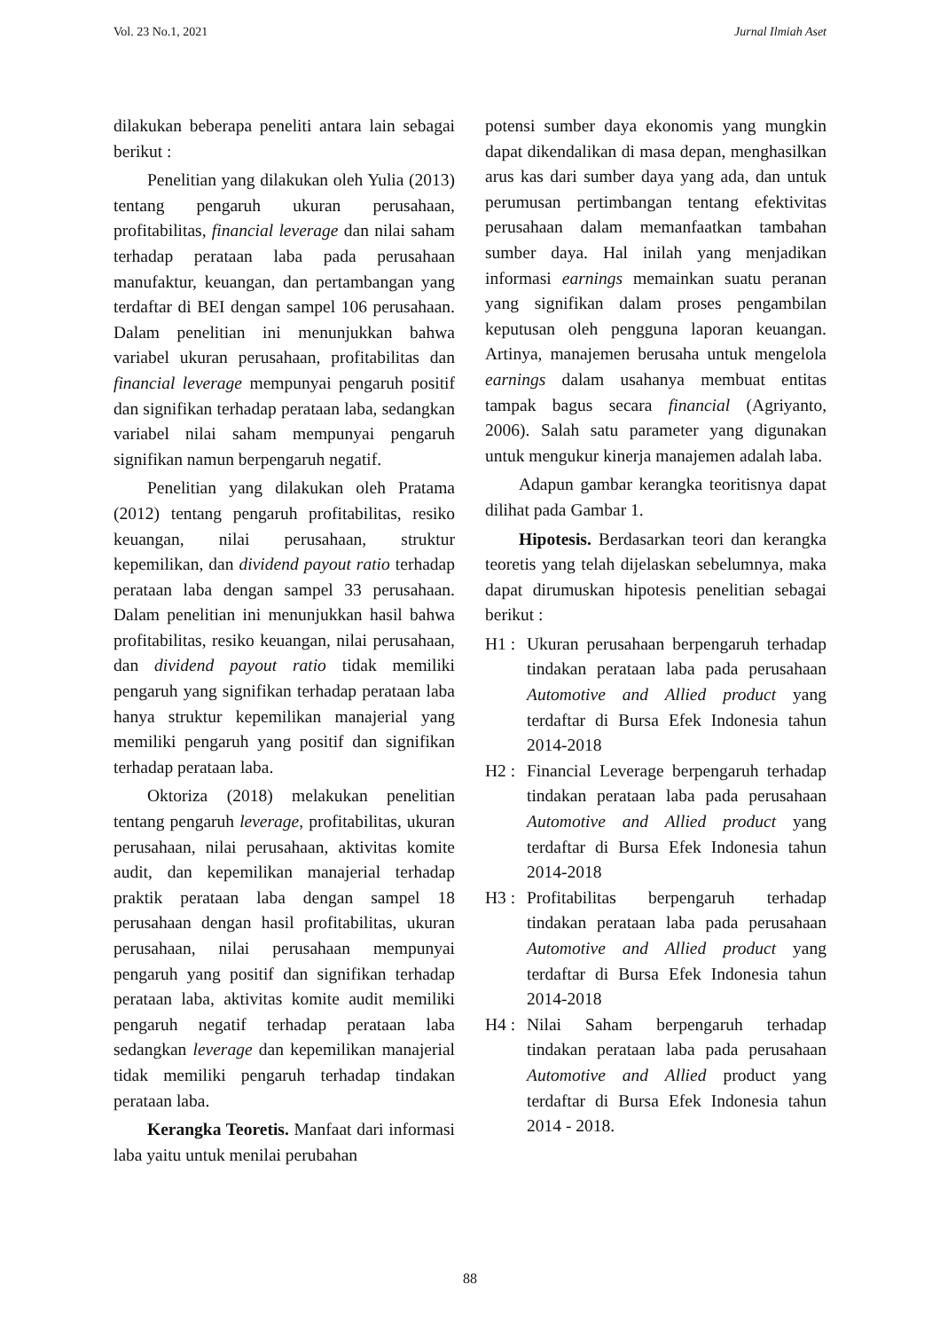Vol. 23 No.1, 2021 Jurnal Ilmiah Aset
dilakukan beberapa peneliti antara lain sebagai berikut :
Penelitian yang dilakukan oleh Yulia (2013) tentang pengaruh ukuran perusahaan, profitabilitas, financial leverage dan nilai saham terhadap perataan laba pada perusahaan manufaktur, keuangan, dan pertambangan yang terdaftar di BEI dengan sampel 106 perusahaan. Dalam penelitian ini menunjukkan bahwa variabel ukuran perusahaan, profitabilitas dan financial leverage mempunyai pengaruh positif dan signifikan terhadap perataan laba, sedangkan variabel nilai saham mempunyai pengaruh signifikan namun berpengaruh negatif.
Penelitian yang dilakukan oleh Pratama (2012) tentang pengaruh profitabilitas, resiko keuangan, nilai perusahaan, struktur kepemilikan, dan dividend payout ratio terhadap perataan laba dengan sampel 33 perusahaan. Dalam penelitian ini menunjukkan hasil bahwa profitabilitas, resiko keuangan, nilai perusahaan, dan dividend payout ratio tidak memiliki pengaruh yang signifikan terhadap perataan laba hanya struktur kepemilikan manajerial yang memiliki pengaruh yang positif dan signifikan terhadap perataan laba.
Oktoriza (2018) melakukan penelitian tentang pengaruh leverage, profitabilitas, ukuran perusahaan, nilai perusahaan, aktivitas komite audit, dan kepemilikan manajerial terhadap praktik perataan laba dengan sampel 18 perusahaan dengan hasil profitabilitas, ukuran perusahaan, nilai perusahaan mempunyai pengaruh yang positif dan signifikan terhadap perataan laba, aktivitas komite audit memiliki pengaruh negatif terhadap perataan laba sedangkan leverage dan kepemilikan manajerial tidak memiliki pengaruh terhadap tindakan perataan laba.
Kerangka Teoretis. Manfaat dari informasi laba yaitu untuk menilai perubahan
potensi sumber daya ekonomis yang mungkin dapat dikendalikan di masa depan, menghasilkan arus kas dari sumber daya yang ada, dan untuk perumusan pertimbangan tentang efektivitas perusahaan dalam memanfaatkan tambahan sumber daya. Hal inilah yang menjadikan informasi earnings memainkan suatu peranan yang signifikan dalam proses pengambilan keputusan oleh pengguna laporan keuangan. Artinya, manajemen berusaha untuk mengelola earnings dalam usahanya membuat entitas tampak bagus secara financial (Agriyanto, 2006). Salah satu parameter yang digunakan untuk mengukur kinerja manajemen adalah laba.
Adapun gambar kerangka teoritisnya dapat dilihat pada Gambar 1.
Hipotesis. Berdasarkan teori dan kerangka teoretis yang telah dijelaskan sebelumnya, maka dapat dirumuskan hipotesis penelitian sebagai berikut :
H1 : Ukuran perusahaan berpengaruh terhadap tindakan perataan laba pada perusahaan Automotive and Allied product yang terdaftar di Bursa Efek Indonesia tahun 2014-2018
H2 : Financial Leverage berpengaruh terhadap tindakan perataan laba pada perusahaan Automotive and Allied product yang terdaftar di Bursa Efek Indonesia tahun 2014-2018
H3 : Profitabilitas berpengaruh terhadap tindakan perataan laba pada perusahaan Automotive and Allied product yang terdaftar di Bursa Efek Indonesia tahun 2014-2018
H4 : Nilai Saham berpengaruh terhadap tindakan perataan laba pada perusahaan Automotive and Allied product yang terdaftar di Bursa Efek Indonesia tahun 2014 - 2018.
88